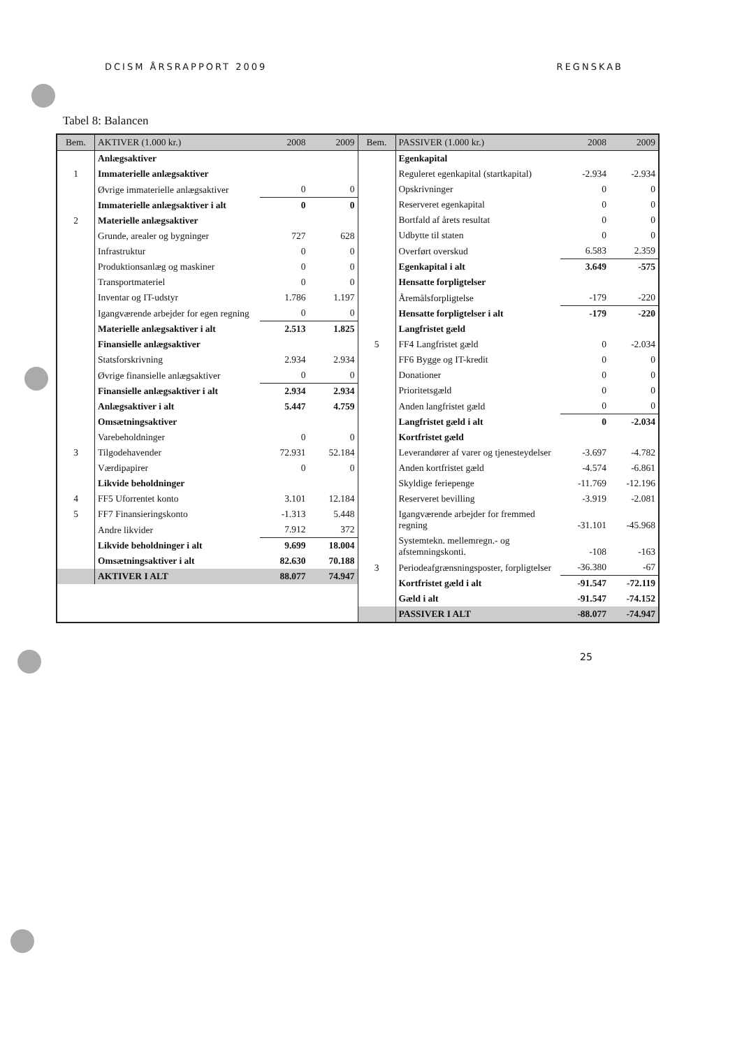DCISM ÅRSRAPPORT 2009 REGNSKAB
Tabel 8: Balancen
| Bem. | AKTIVER (1.000 kr.) | 2008 | 2009 |
| --- | --- | --- | --- |
| | Anlægsaktiver | | |
| 1 | Immaterielle anlægsaktiver | | |
| | Øvrige immaterielle anlægsaktiver | 0 | 0 |
| | Immaterielle anlægsaktiver i alt | 0 | 0 |
| 2 | Materielle anlægsaktiver | | |
| | Grunde, arealer og bygninger | 727 | 628 |
| | Infrastruktur | 0 | 0 |
| | Produktionsanlæg og maskiner | 0 | 0 |
| | Transportmateriel | 0 | 0 |
| | Inventar og IT-udstyr | 1.786 | 1.197 |
| | Igangværende arbejder for egen regning | 0 | 0 |
| | Materielle anlægsaktiver i alt | 2.513 | 1.825 |
| | Finansielle anlægsaktiver | | |
| | Statsforskrivning | 2.934 | 2.934 |
| | Øvrige finansielle anlægsaktiver | 0 | 0 |
| | Finansielle anlægsaktiver i alt | 2.934 | 2.934 |
| | Anlægsaktiver i alt | 5.447 | 4.759 |
| | Omsætningsaktiver | | |
| | Varebeholdninger | 0 | 0 |
| 3 | Tilgodehavender | 72.931 | 52.184 |
| | Værdipapirer | 0 | 0 |
| | Likvide beholdninger | | |
| 4 | FF5 Uforrentet konto | 3.101 | 12.184 |
| 5 | FF7 Finansieringskonto | -1.313 | 5.448 |
| | Andre likvider | 7.912 | 372 |
| | Likvide beholdninger i alt | 9.699 | 18.004 |
| | Omsætningsaktiver i alt | 82.630 | 70.188 |
| | AKTIVER I ALT | 88.077 | 74.947 |
| Bem. | PASSIVER (1.000 kr.) | 2008 | 2009 |
| --- | --- | --- | --- |
| | Egenkapital | | |
| | Reguleret egenkapital (startkapital) | -2.934 | -2.934 |
| | Opskrivninger | 0 | 0 |
| | Reserveret egenkapital | 0 | 0 |
| | Bortfald af årets resultat | 0 | 0 |
| | Udbytte til staten | 0 | 0 |
| | Overført overskud | 6.583 | 2.359 |
| | Egenkapital i alt | 3.649 | -575 |
| | Hensatte forpligtelser | | |
| | Åremålsforpligtelse | -179 | -220 |
| | Hensatte forpligtelser i alt | -179 | -220 |
| | Langfristet gæld | | |
| 5 | FF4 Langfristet gæld | 0 | -2.034 |
| | FF6 Bygge og IT-kredit | 0 | 0 |
| | Donationer | 0 | 0 |
| | Prioritetsgæld | 0 | 0 |
| | Anden langfristet gæld | 0 | 0 |
| | Langfristet gæld i alt | 0 | -2.034 |
| | Kortfristet gæld | | |
| | Leverandører af varer og tjenesteydelser | -3.697 | -4.782 |
| | Anden kortfristet gæld | -4.574 | -6.861 |
| | Skyldige feriepenge | -11.769 | -12.196 |
| | Reserveret bevilling | -3.919 | -2.081 |
| | Igangværende arbejder for fremmed regning | -31.101 | -45.968 |
| | Systemtekn. mellemregn.- og afstemningskonti. | -108 | -163 |
| 3 | Periodeafgrænsningsposter, forpligtelser | -36.380 | -67 |
| | Kortfristet gæld i alt | -91.547 | -72.119 |
| | Gæld i alt | -91.547 | -74.152 |
| | PASSIVER I ALT | -88.077 | -74.947 |
25